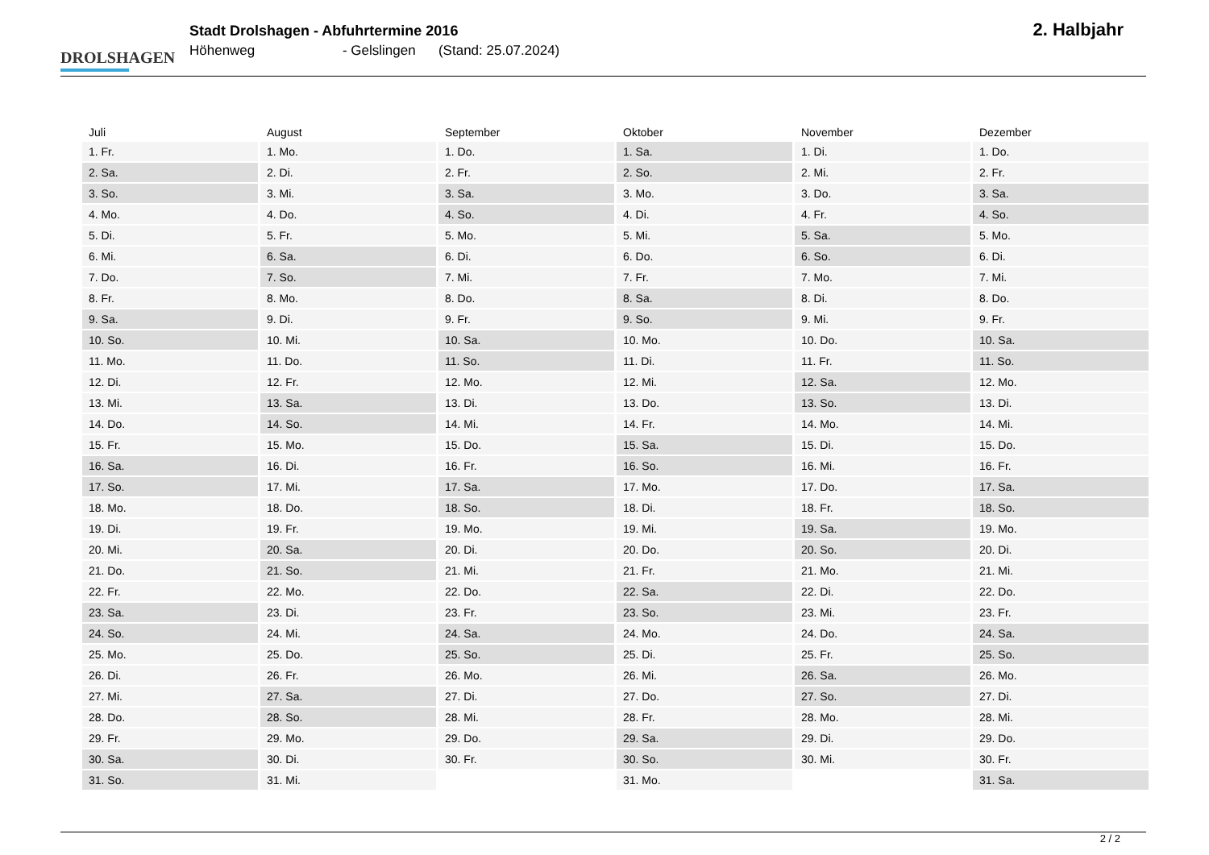DROLSHAGEN
Stadt Drolshagen - Abfuhrtermine 2016
Höhenweg - Gelslingen (Stand: 25.07.2024)
2. Halbjahr
| Juli | August | September | Oktober | November | Dezember |
| --- | --- | --- | --- | --- | --- |
| 1. Fr. | 1. Mo. | 1. Do. | 1. Sa. | 1. Di. | 1. Do. |
| 2. Sa. | 2. Di. | 2. Fr. | 2. So. | 2. Mi. | 2. Fr. |
| 3. So. | 3. Mi. | 3. Sa. | 3. Mo. | 3. Do. | 3. Sa. |
| 4. Mo. | 4. Do. | 4. So. | 4. Di. | 4. Fr. | 4. So. |
| 5. Di. | 5. Fr. | 5. Mo. | 5. Mi. | 5. Sa. | 5. Mo. |
| 6. Mi. | 6. Sa. | 6. Di. | 6. Do. | 6. So. | 6. Di. |
| 7. Do. | 7. So. | 7. Mi. | 7. Fr. | 7. Mo. | 7. Mi. |
| 8. Fr. | 8. Mo. | 8. Do. | 8. Sa. | 8. Di. | 8. Do. |
| 9. Sa. | 9. Di. | 9. Fr. | 9. So. | 9. Mi. | 9. Fr. |
| 10. So. | 10. Mi. | 10. Sa. | 10. Mo. | 10. Do. | 10. Sa. |
| 11. Mo. | 11. Do. | 11. So. | 11. Di. | 11. Fr. | 11. So. |
| 12. Di. | 12. Fr. | 12. Mo. | 12. Mi. | 12. Sa. | 12. Mo. |
| 13. Mi. | 13. Sa. | 13. Di. | 13. Do. | 13. So. | 13. Di. |
| 14. Do. | 14. So. | 14. Mi. | 14. Fr. | 14. Mo. | 14. Mi. |
| 15. Fr. | 15. Mo. | 15. Do. | 15. Sa. | 15. Di. | 15. Do. |
| 16. Sa. | 16. Di. | 16. Fr. | 16. So. | 16. Mi. | 16. Fr. |
| 17. So. | 17. Mi. | 17. Sa. | 17. Mo. | 17. Do. | 17. Sa. |
| 18. Mo. | 18. Do. | 18. So. | 18. Di. | 18. Fr. | 18. So. |
| 19. Di. | 19. Fr. | 19. Mo. | 19. Mi. | 19. Sa. | 19. Mo. |
| 20. Mi. | 20. Sa. | 20. Di. | 20. Do. | 20. So. | 20. Di. |
| 21. Do. | 21. So. | 21. Mi. | 21. Fr. | 21. Mo. | 21. Mi. |
| 22. Fr. | 22. Mo. | 22. Do. | 22. Sa. | 22. Di. | 22. Do. |
| 23. Sa. | 23. Di. | 23. Fr. | 23. So. | 23. Mi. | 23. Fr. |
| 24. So. | 24. Mi. | 24. Sa. | 24. Mo. | 24. Do. | 24. Sa. |
| 25. Mo. | 25. Do. | 25. So. | 25. Di. | 25. Fr. | 25. So. |
| 26. Di. | 26. Fr. | 26. Mo. | 26. Mi. | 26. Sa. | 26. Mo. |
| 27. Mi. | 27. Sa. | 27. Di. | 27. Do. | 27. So. | 27. Di. |
| 28. Do. | 28. So. | 28. Mi. | 28. Fr. | 28. Mo. | 28. Mi. |
| 29. Fr. | 29. Mo. | 29. Do. | 29. Sa. | 29. Di. | 29. Do. |
| 30. Sa. | 30. Di. | 30. Fr. | 30. So. | 30. Mi. | 30. Fr. |
| 31. So. | 31. Mi. | | 31. Mo. | | 31. Sa. |
2 / 2